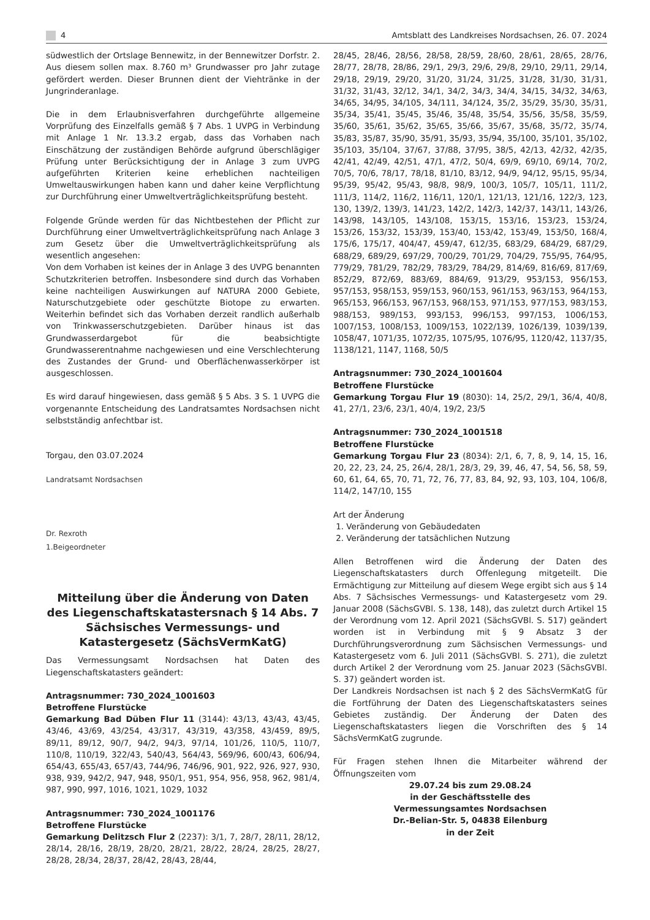4 Amtsblatt des Landkreises Nordsachsen, 26. 07. 2024
südwestlich der Ortslage Bennewitz, in der Bennewitzer Dorfstr. 2. Aus diesem sollen max. 8.760 m³ Grundwasser pro Jahr zutage gefördert werden. Dieser Brunnen dient der Viehtränke in der Jungrinderanlage.
Die in dem Erlaubnisverfahren durchgeführte allgemeine Vorprüfung des Einzelfalls gemäß § 7 Abs. 1 UVPG in Verbindung mit Anlage 1 Nr. 13.3.2 ergab, dass das Vorhaben nach Einschätzung der zuständigen Behörde aufgrund überschlägiger Prüfung unter Berücksichtigung der in Anlage 3 zum UVPG aufgeführten Kriterien keine erheblichen nachteiligen Umweltauswirkungen haben kann und daher keine Verpflichtung zur Durchführung einer Umweltverträglichkeitsprüfung besteht.
Folgende Gründe werden für das Nichtbestehen der Pflicht zur Durchführung einer Umweltverträglichkeitsprüfung nach Anlage 3 zum Gesetz über die Umweltverträglichkeitsprüfung als wesentlich angesehen:
Von dem Vorhaben ist keines der in Anlage 3 des UVPG benannten Schutzkriterien betroffen. Insbesondere sind durch das Vorhaben keine nachteiligen Auswirkungen auf NATURA 2000 Gebiete, Naturschutzgebiete oder geschützte Biotope zu erwarten. Weiterhin befindet sich das Vorhaben derzeit randlich außerhalb von Trinkwasserschutzgebieten. Darüber hinaus ist das Grundwasserdargebot für die beabsichtigte Grundwasserentnahme nachgewiesen und eine Verschlechterung des Zustandes der Grund- und Oberflächenwasserkörper ist ausgeschlossen.
Es wird darauf hingewiesen, dass gemäß § 5 Abs. 3 S. 1 UVPG die vorgenannte Entscheidung des Landratsamtes Nordsachsen nicht selbstständig anfechtbar ist.
Torgau, den 03.07.2024
Landratsamt Nordsachsen
Dr. Rexroth
1.Beigeordneter
Mitteilung über die Änderung von Daten des Liegenschaftskatastersnach § 14 Abs. 7 Sächsisches Vermessungs- und Katastergesetz (SächsVermKatG)
Das Vermessungsamt Nordsachsen hat Daten des Liegenschaftskatasters geändert:
Antragsnummer: 730_2024_1001603
Betroffene Flurstücke
Gemarkung Bad Düben Flur 11 (3144): 43/13, 43/43, 43/45, 43/46, 43/69, 43/254, 43/317, 43/319, 43/358, 43/459, 89/5, 89/11, 89/12, 90/7, 94/2, 94/3, 97/14, 101/26, 110/5, 110/7, 110/8, 110/19, 322/43, 540/43, 564/43, 569/96, 600/43, 606/94, 654/43, 655/43, 657/43, 744/96, 746/96, 901, 922, 926, 927, 930, 938, 939, 942/2, 947, 948, 950/1, 951, 954, 956, 958, 962, 981/4, 987, 990, 997, 1016, 1021, 1029, 1032
Antragsnummer: 730_2024_1001176
Betroffene Flurstücke
Gemarkung Delitzsch Flur 2 (2237): 3/1, 7, 28/7, 28/11, 28/12, 28/14, 28/16, 28/19, 28/20, 28/21, 28/22, 28/24, 28/25, 28/27, 28/28, 28/34, 28/37, 28/42, 28/43, 28/44,
28/45, 28/46, 28/56, 28/58, 28/59, 28/60, 28/61, 28/65, 28/76, 28/77, 28/78, 28/86, 29/1, 29/3, 29/6, 29/8, 29/10, 29/11, 29/14, 29/18, 29/19, 29/20, 31/20, 31/24, 31/25, 31/28, 31/30, 31/31, 31/32, 31/43, 32/12, 34/1, 34/2, 34/3, 34/4, 34/15, 34/32, 34/63, 34/65, 34/95, 34/105, 34/111, 34/124, 35/2, 35/29, 35/30, 35/31, 35/34, 35/41, 35/45, 35/46, 35/48, 35/54, 35/56, 35/58, 35/59, 35/60, 35/61, 35/62, 35/65, 35/66, 35/67, 35/68, 35/72, 35/74, 35/83, 35/87, 35/90, 35/91, 35/93, 35/94, 35/100, 35/101, 35/102, 35/103, 35/104, 37/67, 37/88, 37/95, 38/5, 42/13, 42/32, 42/35, 42/41, 42/49, 42/51, 47/1, 47/2, 50/4, 69/9, 69/10, 69/14, 70/2, 70/5, 70/6, 78/17, 78/18, 81/10, 83/12, 94/9, 94/12, 95/15, 95/34, 95/39, 95/42, 95/43, 98/8, 98/9, 100/3, 105/7, 105/11, 111/2, 111/3, 114/2, 116/2, 116/11, 120/1, 121/13, 121/16, 122/3, 123, 130, 139/2, 139/3, 141/23, 142/2, 142/3, 142/37, 143/11, 143/26, 143/98, 143/105, 143/108, 153/15, 153/16, 153/23, 153/24, 153/26, 153/32, 153/39, 153/40, 153/42, 153/49, 153/50, 168/4, 175/6, 175/17, 404/47, 459/47, 612/35, 683/29, 684/29, 687/29, 688/29, 689/29, 697/29, 700/29, 701/29, 704/29, 755/95, 764/95, 779/29, 781/29, 782/29, 783/29, 784/29, 814/69, 816/69, 817/69, 852/29, 872/69, 883/69, 884/69, 913/29, 953/153, 956/153, 957/153, 958/153, 959/153, 960/153, 961/153, 963/153, 964/153, 965/153, 966/153, 967/153, 968/153, 971/153, 977/153, 983/153, 988/153, 989/153, 993/153, 996/153, 997/153, 1006/153, 1007/153, 1008/153, 1009/153, 1022/139, 1026/139, 1039/139, 1058/47, 1071/35, 1072/35, 1075/95, 1076/95, 1120/42, 1137/35, 1138/121, 1147, 1168, 50/5
Antragsnummer: 730_2024_1001604
Betroffene Flurstücke
Gemarkung Torgau Flur 19 (8030): 14, 25/2, 29/1, 36/4, 40/8, 41, 27/1, 23/6, 23/1, 40/4, 19/2, 23/5
Antragsnummer: 730_2024_1001518
Betroffene Flurstücke
Gemarkung Torgau Flur 23 (8034): 2/1, 6, 7, 8, 9, 14, 15, 16, 20, 22, 23, 24, 25, 26/4, 28/1, 28/3, 29, 39, 46, 47, 54, 56, 58, 59, 60, 61, 64, 65, 70, 71, 72, 76, 77, 83, 84, 92, 93, 103, 104, 106/8, 114/2, 147/10, 155
Art der Änderung
1. Veränderung von Gebäudedaten
2. Veränderung der tatsächlichen Nutzung
Allen Betroffenen wird die Änderung der Daten des Liegenschaftskatasters durch Offenlegung mitgeteilt. Die Ermächtigung zur Mitteilung auf diesem Wege ergibt sich aus § 14 Abs. 7 Sächsisches Vermessungs- und Katastergesetz vom 29. Januar 2008 (SächsGVBl. S. 138, 148), das zuletzt durch Artikel 15 der Verordnung vom 12. April 2021 (SächsGVBl. S. 517) geändert worden ist in Verbindung mit § 9 Absatz 3 der Durchführungsverordnung zum Sächsischen Vermessungs- und Katastergesetz vom 6. Juli 2011 (SächsGVBl. S. 271), die zuletzt durch Artikel 2 der Verordnung vom 25. Januar 2023 (SächsGVBl. S. 37) geändert worden ist.
Der Landkreis Nordsachsen ist nach § 2 des SächsVermKatG für die Fortführung der Daten des Liegenschaftskatasters seines Gebietes zuständig. Der Änderung der Daten des Liegenschaftskatasters liegen die Vorschriften des § 14 SächsVermKatG zugrunde.
Für Fragen stehen Ihnen die Mitarbeiter während der Öffnungszeiten vom
29.07.24 bis zum 29.08.24
in der Geschäftsstelle des
Vermessungsamtes Nordsachsen
Dr.-Belian-Str. 5, 04838 Eilenburg
in der Zeit